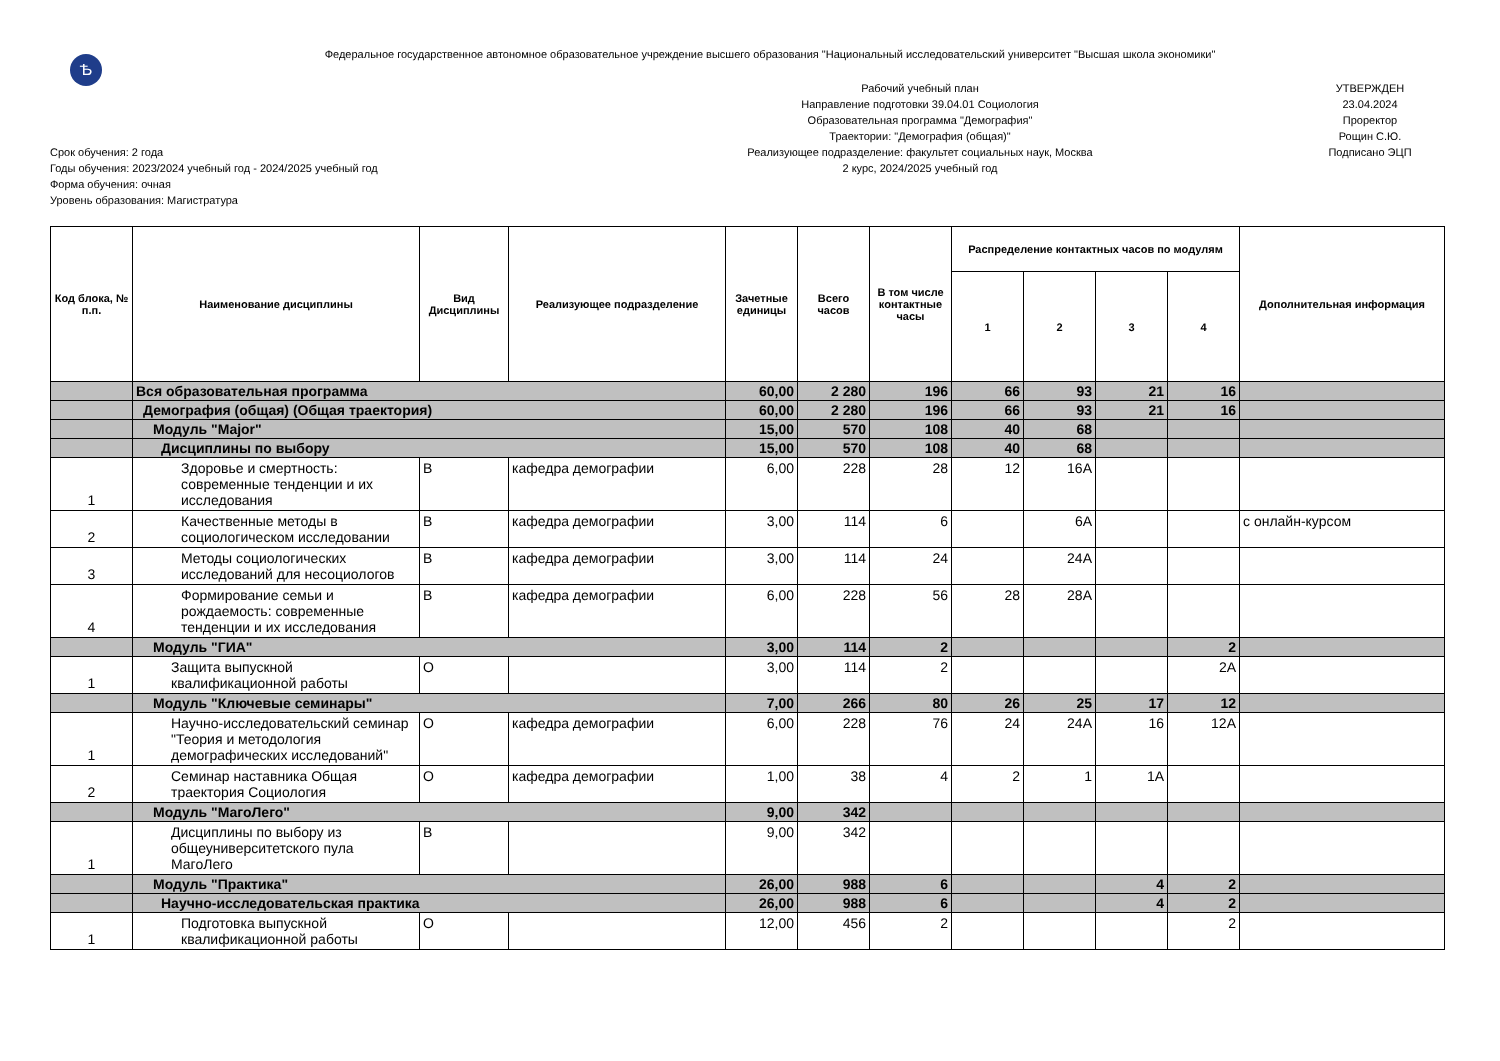Ѣ
Федеральное государственное автономное образовательное учреждение высшего образования "Национальный исследовательский университет "Высшая школа экономики"
Срок обучения: 2 года
Годы обучения: 2023/2024 учебный год - 2024/2025 учебный год
Форма обучения: очная
Уровень образования: Магистратура
Рабочий учебный план
Направление подготовки 39.04.01 Социология
Образовательная программа "Демография"
Траектории: "Демография (общая)"
Реализующее подразделение: факультет социальных наук, Москва
2 курс, 2024/2025 учебный год
УТВЕРЖДЕН
23.04.2024
Проректор
Рощин С.Ю.
Подписано ЭЦП
| Код блока, № п.п. | Наименование дисциплины | Вид Дисциплины | Реализующее подразделение | Зачетные единицы | Всего часов | В том числе контактные часы | Распределение контактных часов по модулям | | | | Дополнительная информация |
| --- | --- | --- | --- | --- | --- | --- | --- | --- | --- | --- | --- |
| | | | | | | | 1 | 2 | 3 | 4 | |
| | Вся образовательная программа | | | 60,00 | 2 280 | 196 | 66 | 93 | 21 | 16 | |
| | Демография (общая) (Общая траектория) | | | 60,00 | 2 280 | 196 | 66 | 93 | 21 | 16 | |
| | Модуль "Major" | | | 15,00 | 570 | 108 | 40 | 68 | | | |
| | Дисциплины по выбору | | | 15,00 | 570 | 108 | 40 | 68 | | | |
| 1 | Здоровье и смертность: современные тенденции и их исследования | В | кафедра демографии | 6,00 | 228 | 28 | 12 | 16А | | | |
| 2 | Качественные методы в социологическом исследовании | В | кафедра демографии | 3,00 | 114 | 6 | | 6А | | | с онлайн-курсом |
| 3 | Методы социологических исследований для несоциологов | В | кафедра демографии | 3,00 | 114 | 24 | | 24А | | | |
| 4 | Формирование семьи и рождаемость: современные тенденции и их исследования | В | кафедра демографии | 6,00 | 228 | 56 | 28 | 28А | | | |
| | Модуль "ГИА" | | | 3,00 | 114 | 2 | | | | 2 | |
| 1 | Защита выпускной квалификационной работы | О | | 3,00 | 114 | 2 | | | | 2А | |
| | Модуль "Ключевые семинары" | | | 7,00 | 266 | 80 | 26 | 25 | 17 | 12 | |
| 1 | Научно-исследовательский семинар "Теория и методология демографических исследований" | О | кафедра демографии | 6,00 | 228 | 76 | 24 | 24А | 16 | 12А | |
| 2 | Семинар наставника Общая траектория Социология | О | кафедра демографии | 1,00 | 38 | 4 | 2 | 1 | 1А | | |
| | Модуль "МагоЛего" | | | 9,00 | 342 | | | | | | |
| 1 | Дисциплины по выбору из общеуниверситетского пула МагоЛего | В | | 9,00 | 342 | | | | | | |
| | Модуль "Практика" | | | 26,00 | 988 | 6 | | | 4 | 2 | |
| | Научно-исследовательская практика | | | 26,00 | 988 | 6 | | | 4 | 2 | |
| 1 | Подготовка выпускной квалификационной работы | О | | 12,00 | 456 | 2 | | | | 2 | |